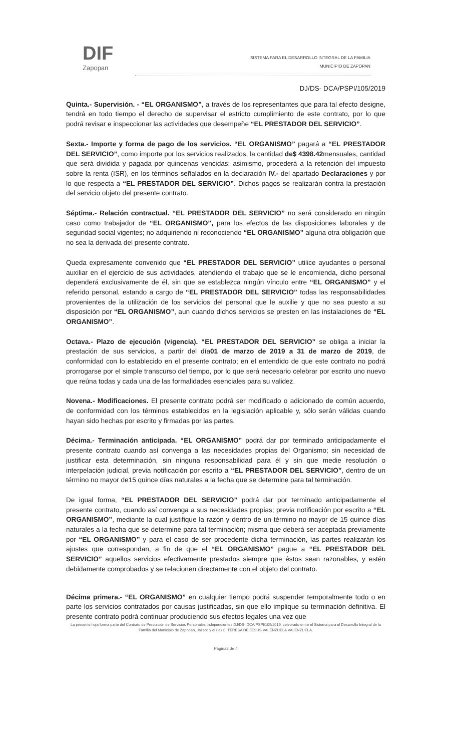DIF
Zapopan
SISTEMA PARA EL DESARROLLO INTEGRAL DE LA FAMILIA
MUNICIPIO DE ZAPOPAN
DJ/DS- DCA/PSPI/105/2019
Quinta.- Supervisión. - “EL ORGANISMO”, a través de los representantes que para tal efecto designe, tendrá en todo tiempo el derecho de supervisar el estricto cumplimiento de este contrato, por lo que podrá revisar e inspeccionar las actividades que desempeñe “EL PRESTADOR DEL SERVICIO”.
Sexta.- Importe y forma de pago de los servicios. “EL ORGANISMO” pagará a “EL PRESTADOR DEL SERVICIO”, como importe por los servicios realizados, la cantidad de$ 4398.42mensuales, cantidad que será dividida y pagada por quincenas vencidas; asimismo, procederá a la retención del impuesto sobre la renta (ISR), en los términos señalados en la declaración IV.- del apartado Declaraciones y por lo que respecta a “EL PRESTADOR DEL SERVICIO”. Dichos pagos se realizarán contra la prestación del servicio objeto del presente contrato.
Séptima.- Relación contractual. “EL PRESTADOR DEL SERVICIO” no será considerado en ningún caso como trabajador de “EL ORGANISMO”, para los efectos de las disposiciones laborales y de seguridad social vigentes; no adquiriendo ni reconociendo “EL ORGANISMO” alguna otra obligación que no sea la derivada del presente contrato.
Queda expresamente convenido que “EL PRESTADOR DEL SERVICIO” utilice ayudantes o personal auxiliar en el ejercicio de sus actividades, atendiendo el trabajo que se le encomienda, dicho personal dependerá exclusivamente de él, sin que se establezca ningún vínculo entre “EL ORGANISMO” y el referido personal, estando a cargo de “EL PRESTADOR DEL SERVICIO” todas las responsabilidades provenientes de la utilización de los servicios del personal que le auxilie y que no sea puesto a su disposición por “EL ORGANISMO”, aun cuando dichos servicios se presten en las instalaciones de “EL ORGANISMO”.
Octava.- Plazo de ejecución (vigencia). “EL PRESTADOR DEL SERVICIO” se obliga a iniciar la prestación de sus servicios, a partir del día01 de marzo de 2019 a 31 de marzo de 2019, de conformidad con lo establecido en el presente contrato; en el entendido de que este contrato no podrá prorrogarse por el simple transcurso del tiempo, por lo que será necesario celebrar por escrito uno nuevo que reúna todas y cada una de las formalidades esenciales para su validez.
Novena.- Modificaciones. El presente contrato podrá ser modificado o adicionado de común acuerdo, de conformidad con los términos establecidos en la legislación aplicable y, sólo serán válidas cuando hayan sido hechas por escrito y firmadas por las partes.
Décima.- Terminación anticipada. “EL ORGANISMO” podrá dar por terminado anticipadamente el presente contrato cuando así convenga a las necesidades propias del Organismo; sin necesidad de justificar esta determinación, sin ninguna responsabilidad para él y sin que medie resolución o interpelación judicial, previa notificación por escrito a “EL PRESTADOR DEL SERVICIO”, dentro de un término no mayor de15 quince días naturales a la fecha que se determine para tal terminación.
De igual forma, “EL PRESTADOR DEL SERVICIO” podrá dar por terminado anticipadamente el presente contrato, cuando así convenga a sus necesidades propias; previa notificación por escrito a “EL ORGANISMO”, mediante la cual justifique la razón y dentro de un término no mayor de 15 quince días naturales a la fecha que se determine para tal terminación; misma que deberá ser aceptada previamente por “EL ORGANISMO” y para el caso de ser procedente dicha terminación, las partes realizarán los ajustes que correspondan, a fin de que el “EL ORGANISMO” pague a “EL PRESTADOR DEL SERVICIO” aquellos servicios efectivamente prestados siempre que éstos sean razonables, y estén debidamente comprobados y se relacionen directamente con el objeto del contrato.
Décima primera.- “EL ORGANISMO” en cualquier tiempo podrá suspender temporalmente todo o en parte los servicios contratados por causas justificadas, sin que ello implique su terminación definitiva. El presente contrato podrá continuar produciendo sus efectos legales una vez que
La presente hoja forma parte del Contrato de Prestación de Servicios Personales Independientes DJ/DS- DCA/PSPI/105/2019, celebrado entre el Sistema para el Desarrollo Integral de la Familia del Municipio de Zapopan, Jalisco y el (la) C. TERESA DE JESUS VALENZUELA VALENZUELA.
Página3 de 4